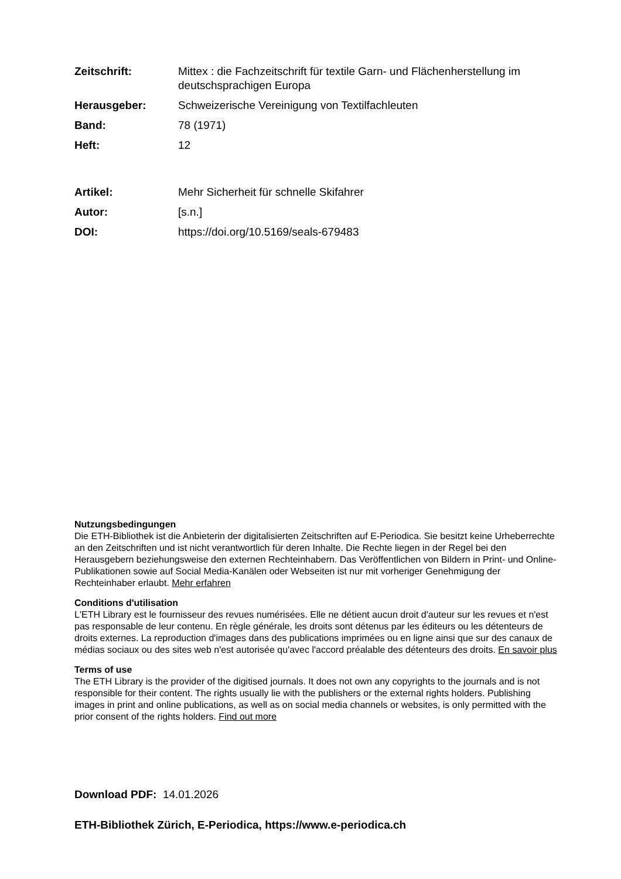Zeitschrift: Mittex : die Fachzeitschrift für textile Garn- und Flächenherstellung im deutschsprachigen Europa
Herausgeber: Schweizerische Vereinigung von Textilfachleuten
Band: 78 (1971)
Heft: 12
Artikel: Mehr Sicherheit für schnelle Skifahrer
Autor: [s.n.]
DOI: https://doi.org/10.5169/seals-679483
Nutzungsbedingungen
Die ETH-Bibliothek ist die Anbieterin der digitalisierten Zeitschriften auf E-Periodica. Sie besitzt keine Urheberrechte an den Zeitschriften und ist nicht verantwortlich für deren Inhalte. Die Rechte liegen in der Regel bei den Herausgebern beziehungsweise den externen Rechteinhabern. Das Veröffentlichen von Bildern in Print- und Online-Publikationen sowie auf Social Media-Kanälen oder Webseiten ist nur mit vorheriger Genehmigung der Rechteinhaber erlaubt. Mehr erfahren
Conditions d'utilisation
L'ETH Library est le fournisseur des revues numérisées. Elle ne détient aucun droit d'auteur sur les revues et n'est pas responsable de leur contenu. En règle générale, les droits sont détenus par les éditeurs ou les détenteurs de droits externes. La reproduction d'images dans des publications imprimées ou en ligne ainsi que sur des canaux de médias sociaux ou des sites web n'est autorisée qu'avec l'accord préalable des détenteurs des droits. En savoir plus
Terms of use
The ETH Library is the provider of the digitised journals. It does not own any copyrights to the journals and is not responsible for their content. The rights usually lie with the publishers or the external rights holders. Publishing images in print and online publications, as well as on social media channels or websites, is only permitted with the prior consent of the rights holders. Find out more
Download PDF: 14.01.2026
ETH-Bibliothek Zürich, E-Periodica, https://www.e-periodica.ch